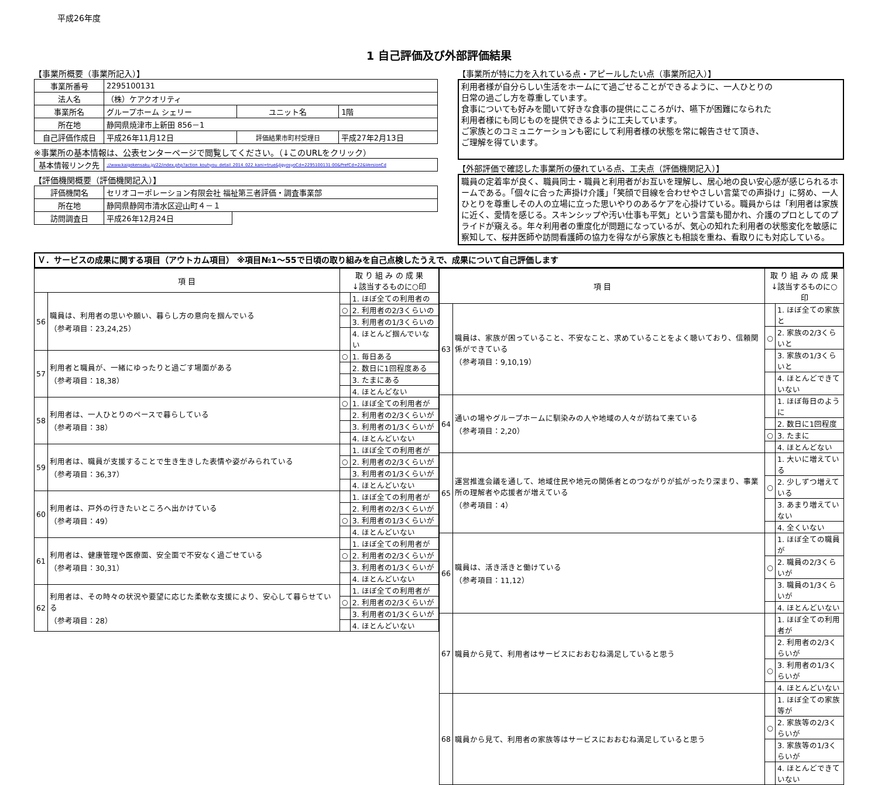平成26年度
1 自己評価及び外部評価結果
【事業所概要（事業所記入）】
| 事業所番号 | 2295100131 | | |
| 法人名 | （株）ケアクオリティ | | |
| 事業所名 | グループホーム シェリー | ユニット名 | 1階 |
| 所在地 | 静岡県焼津市上新田 856－1 | | |
| 自己評価作成日 | 平成26年11月12日 | 評価結果市町村受理日 | 平成27年2月13日 |
※事業所の基本情報は、公表センターページで閲覧してください。（↓このURLをクリック）
| 基本情報リンク先 | ://www.kaigokensaku.jp/22/index.php?action_kouhyou_detail_2014_022_kani=true&JigyosyoCd=2295100131-00&PrefCd=22&VersionCd |
【評価機関概要（評価機関記入）】
| 評価機関名 | セリオコーポレーション有限会社 福祉第三者評価・調査事業部 | |
| 所在地 | 静岡県静岡市清水区迎山町４－１ | |
| 訪問調査日 | 平成26年12月24日 | |
【事業所が特に力を入れている点・アピールしたい点（事業所記入）】
利用者様が自分らしい生活をホームにて過ごせることができるように、一人ひとりの
日常の過ごし方を尊重しています。
食事についても好みを聞いて好きな食事の提供にこころがけ、嚥下が困難になられた
利用者様にも同じものを提供できるように工夫しています。
ご家族とのコミュニケーションも密にして利用者様の状態を常に報告させて頂き、
ご理解を得ています。
【外部評価で確認した事業所の優れている点、工夫点（評価機関記入）】
職員の定着率が良く、職員同士・職員と利用者がお互いを理解し、居心地の良い安心感が感じられるホームである。「個々に合った声掛け介護」「笑顔で目線を合わせやさしい言葉での声掛け」に努め、一人ひとりを尊重しその人の立場に立った思いやりのあるケアを心掛けている。職員からは「利用者は家族に近く、愛情を感じる。スキンシップや汚い仕事も平気」という言葉も聞かれ、介護のプロとしてのプライドが窺える。年々利用者の重度化が問題になっているが、気心の知れた利用者の状態変化を敏感に察知して、桜井医師や訪問看護師の協力を得ながら家族とも相談を重ね、看取りにも対応している。
Ｖ．サービスの成果に関する項目（アウトカム項目） ※項目№1～55で日頃の取り組みを自己点検したうえで、成果について自己評価します
| 項 目 | | 取 り 組 み の 成 果 ↓該当するものに○印 | |
| --- | --- | --- | --- |
| 56 | 職員は、利用者の思いや願い、暮らし方の意向を掴んでいる （参考項目：23,24,25） | | 1. ほぼ全ての利用者の |
| | | ○ | 2. 利用者の2/3くらいの |
| | | | 3. 利用者の1/3くらいの |
| | | | 4. ほとんど掴んでいない |
| 57 | 利用者と職員が、一緒にゆったりと過ごす場面がある （参考項目：18,38） | ○ | 1. 毎日ある |
| | | | 2. 数日に1回程度ある |
| | | | 3. たまにある |
| | | | 4. ほとんどない |
| 58 | 利用者は、一人ひとりのペースで暮らしている （参考項目：38） | ○ | 1. ほぼ全ての利用者が |
| | | | 2. 利用者の2/3くらいが |
| | | | 3. 利用者の1/3くらいが |
| | | | 4. ほとんどいない |
| 59 | 利用者は、職員が支援することで生き生きした表情や姿がみられている （参考項目：36,37） | | 1. ほぼ全ての利用者が |
| | | ○ | 2. 利用者の2/3くらいが |
| | | | 3. 利用者の1/3くらいが |
| | | | 4. ほとんどいない |
| 60 | 利用者は、戸外の行きたいところへ出かけている （参考項目：49） | | 1. ほぼ全ての利用者が |
| | | | 2. 利用者の2/3くらいが |
| | | ○ | 3. 利用者の1/3くらいが |
| | | | 4. ほとんどいない |
| 61 | 利用者は、健康管理や医療面、安全面で不安なく過ごせている （参考項目：30,31） | | 1. ほぼ全ての利用者が |
| | | ○ | 2. 利用者の2/3くらいが |
| | | | 3. 利用者の1/3くらいが |
| | | | 4. ほとんどいない |
| 62 | 利用者は、その時々の状況や要望に応じた柔軟な支援により、安心して暮らせている （参考項目：28） | | 1. ほぼ全ての利用者が |
| | | ○ | 2. 利用者の2/3くらいが |
| | | | 3. 利用者の1/3くらいが |
| | | | 4. ほとんどいない |
| 項 目 | | 取 り 組 み の 成 果 ↓該当するものに○印 | |
| --- | --- | --- | --- |
| 63 | 職員は、家族が困っていること、不安なこと、求めていることをよく聴いており、信頼関係ができている （参考項目：9,10,19） | | 1. ほぼ全ての家族と |
| | | ○ | 2. 家族の2/3くらいと |
| | | | 3. 家族の1/3くらいと |
| | | | 4. ほとんどできていない |
| 64 | 通いの場やグループホームに馴染みの人や地域の人々が訪ねて来ている （参考項目：2,20） | | 1. ほぼ毎日のように |
| | | | 2. 数日に1回程度 |
| | | ○ | 3. たまに |
| | | | 4. ほとんどない |
| 65 | 運営推進会議を通して、地域住民や地元の関係者とのつながりが拡がったり深まり、事業所の理解者や応援者が増えている （参考項目：4） | | 1. 大いに増えている |
| | | ○ | 2. 少しずつ増えている |
| | | | 3. あまり増えていない |
| | | | 4. 全くいない |
| 66 | 職員は、活き活きと働けている （参考項目：11,12） | | 1. ほぼ全ての職員が |
| | | ○ | 2. 職員の2/3くらいが |
| | | | 3. 職員の1/3くらいが |
| | | | 4. ほとんどいない |
| 67 | 職員から見て、利用者はサービスにおおむね満足していると思う | | 1. ほぼ全ての利用者が |
| | | | 2. 利用者の2/3くらいが |
| | | ○ | 3. 利用者の1/3くらいが |
| | | | 4. ほとんどいない |
| 68 | 職員から見て、利用者の家族等はサービスにおおむね満足していると思う | | 1. ほぼ全ての家族等が |
| | | ○ | 2. 家族等の2/3くらいが |
| | | | 3. 家族等の1/3くらいが |
| | | | 4. ほとんどできていない |